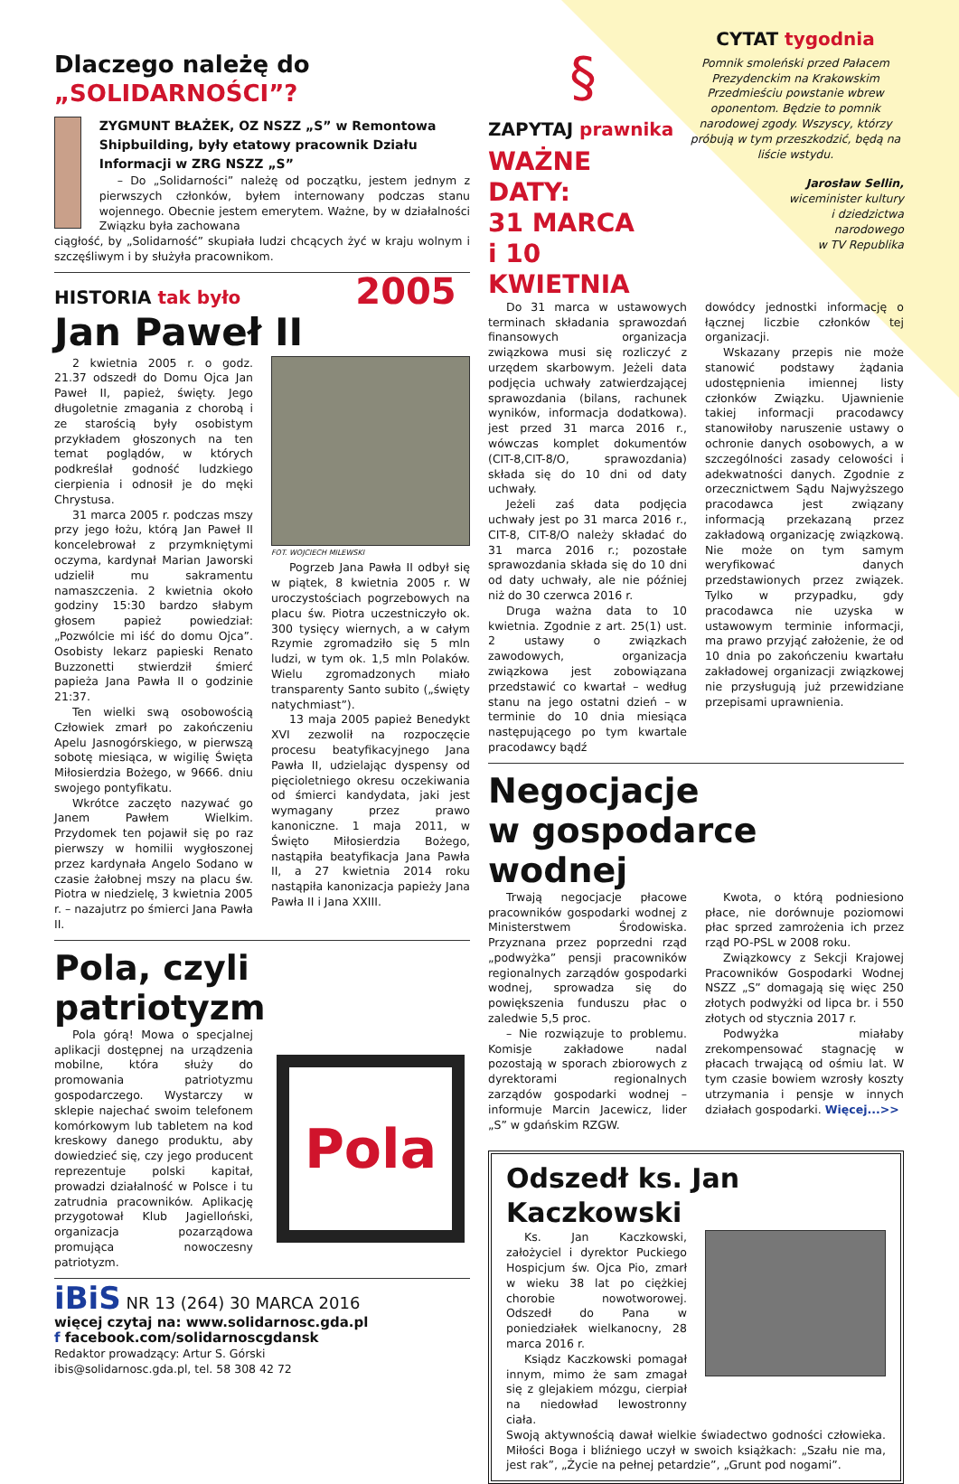Dlaczego należę do
„SOLIDARNOŚCI”?
ZYGMUNT BŁAŻEK, OZ NSZZ „S” w Remontowa Shipbuilding, były etatowy pracownik Działu Informacji w ZRG NSZZ „S”
– Do „Solidarności” należę od początku, jestem jednym z pierwszych członków, byłem internowany podczas stanu wojennego. Obecnie jestem emerytem. Ważne, by w działalności Związku była zachowana
ciągłość, by „Solidarność” skupiała ludzi chcących żyć w kraju wolnym i szczęśliwym i by służyła pracownikom.
HISTORIA tak było 2005
Jan Paweł II
2 kwietnia 2005 r. o godz. 21.37 odszedł do Domu Ojca Jan Paweł II, papież, święty. Jego długoletnie zmagania z chorobą i ze starością były osobistym przykładem głoszonych na ten temat poglądów, w których podkreślał godność ludzkiego cierpienia i odnosił je do męki Chrystusa.
31 marca 2005 r. podczas mszy przy jego łożu, którą Jan Paweł II koncelebrował z przymkniętymi oczyma, kardynał Marian Jaworski udzielił mu sakramentu namaszczenia. 2 kwietnia około godziny 15:30 bardzo słabym głosem papież powiedział: „Pozwólcie mi iść do domu Ojca”. Osobisty lekarz papieski Renato Buzzonetti stwierdził śmierć papieża Jana Pawła II o godzinie 21:37.
Ten wielki swą osobowością Człowiek zmarł po zakończeniu Apelu Jasnogórskiego, w pierwszą sobotę miesiąca, w wigilię Święta Miłosierdzia Bożego, w 9666. dniu swojego pontyfikatu.
Wkrótce zaczęto nazywać go Janem Pawłem Wielkim. Przydomek ten pojawił się po raz pierwszy w homilii wygłoszonej przez kardynała Angelo Sodano w czasie żałobnej mszy na placu św. Piotra w niedzielę, 3 kwietnia 2005 r. – nazajutrz po śmierci Jana Pawła II.
FOT. WOJCIECH MILEWSKI
Pogrzeb Jana Pawła II odbył się w piątek, 8 kwietnia 2005 r. W uroczystościach pogrzebowych na placu św. Piotra uczestniczyło ok. 300 tysięcy wiernych, a w całym Rzymie zgromadziło się 5 mln ludzi, w tym ok. 1,5 mln Polaków. Wielu zgromadzonych miało transparenty Santo subito („święty natychmiast”).
13 maja 2005 papież Benedykt XVI zezwolił na rozpoczęcie procesu beatyfikacyjnego Jana Pawła II, udzielając dyspensy od pięcioletniego okresu oczekiwania od śmierci kandydata, jaki jest wymagany przez prawo kanoniczne. 1 maja 2011, w Święto Miłosierdzia Bożego, nastąpiła beatyfikacja Jana Pawła II, a 27 kwietnia 2014 roku nastąpiła kanonizacja papieży Jana Pawła II i Jana XXIII.
Pola, czyli patriotyzm
Pola górą! Mowa o specjalnej aplikacji dostępnej na urządzenia mobilne, która służy do promowania patriotyzmu gospodarczego. Wystarczy w sklepie najechać swoim telefonem komórkowym lub tabletem na kod kreskowy danego produktu, aby dowiedzieć się, czy jego producent reprezentuje polski kapitał, prowadzi działalność w Polsce i tu zatrudnia pracowników. Aplikację przygotował Klub Jagielloński, organizacja pozarządowa promująca nowoczesny patriotyzm.
Pola
iBiS NR 13 (264) 30 MARCA 2016
więcej czytaj na: www.solidarnosc.gda.pl
f facebook.com/solidarnoscgdansk
Redaktor prowadzący: Artur S. Górski
ibis@solidarnosc.gda.pl, tel. 58 308 42 72
§
ZAPYTAJ prawnika
WAŻNE DATY:
31 MARCA
i 10 KWIETNIA
CYTAT tygodnia
Pomnik smoleński przed Pałacem Prezydenckim na Krakowskim Przedmieściu powstanie wbrew oponentom. Będzie to pomnik narodowej zgody. Wszyscy, którzy próbują w tym przeszkodzić, będą na liście wstydu.
Jarosław Sellin,
wiceminister kultury
i dziedzictwa
narodowego
w TV Republika
Do 31 marca w ustawowych terminach składania sprawozdań finansowych organizacja związkowa musi się rozliczyć z urzędem skarbowym. Jeżeli data podjęcia uchwały zatwierdzającej sprawozdania (bilans, rachunek wyników, informacja dodatkowa). jest przed 31 marca 2016 r., wówczas komplet dokumentów (CIT-8,CIT-8/O, sprawozdania) składa się do 10 dni od daty uchwały.
Jeżeli zaś data podjęcia uchwały jest po 31 marca 2016 r., CIT-8, CIT-8/O należy składać do 31 marca 2016 r.; pozostałe sprawozdania składa się do 10 dni od daty uchwały, ale nie później niż do 30 czerwca 2016 r.
Druga ważna data to 10 kwietnia. Zgodnie z art. 25(1) ust. 2 ustawy o związkach zawodowych, organizacja związkowa jest zobowiązana przedstawić co kwartał – według stanu na jego ostatni dzień – w terminie do 10 dnia miesiąca następującego po tym kwartale pracodawcy bądź
dowódcy jednostki informację o łącznej liczbie członków tej organizacji.
Wskazany przepis nie może stanowić podstawy żądania udostępnienia imiennej listy członków Związku. Ujawnienie takiej informacji pracodawcy stanowiłoby naruszenie ustawy o ochronie danych osobowych, a w szczególności zasady celowości i adekwatności danych. Zgodnie z orzecznictwem Sądu Najwyższego pracodawca jest związany informacją przekazaną przez zakładową organizację związkową. Nie może on tym samym weryfikować danych przedstawionych przez związek. Tylko w przypadku, gdy pracodawca nie uzyska w ustawowym terminie informacji, ma prawo przyjąć założenie, że od 10 dnia po zakończeniu kwartału zakładowej organizacji związkowej nie przysługują już przewidziane przepisami uprawnienia.
Negocjacje
w gospodarce wodnej
Trwają negocjacje płacowe pracowników gospodarki wodnej z Ministerstwem Środowiska. Przyznana przez poprzedni rząd „podwyżka” pensji pracowników regionalnych zarządów gospodarki wodnej, sprowadza się do powiększenia funduszu płac o zaledwie 5,5 proc.
– Nie rozwiązuje to problemu. Komisje zakładowe nadal pozostają w sporach zbiorowych z dyrektorami regionalnych zarządów gospodarki wodnej – informuje Marcin Jacewicz, lider „S” w gdańskim RZGW.
Kwota, o którą podniesiono płace, nie dorównuje poziomowi płac sprzed zamrożenia ich przez rząd PO-PSL w 2008 roku.
Związkowcy z Sekcji Krajowej Pracowników Gospodarki Wodnej NSZZ „S” domagają się więc 250 złotych podwyżki od lipca br. i 550 złotych od stycznia 2017 r.
Podwyżka miałaby zrekompensować stagnację w płacach trwającą od ośmiu lat. W tym czasie bowiem wzrosły koszty utrzymania i pensje w innych działach gospodarki. Więcej...>>
Odszedł ks. Jan Kaczkowski
Ks. Jan Kaczkowski, założyciel i dyrektor Puckiego Hospicjum św. Ojca Pio, zmarł w wieku 38 lat po ciężkiej chorobie nowotworowej. Odszedł do Pana w poniedziałek wielkanocny, 28 marca 2016 r.
Ksiądz Kaczkowski pomagał innym, mimo że sam zmagał się z glejakiem mózgu, cierpiał na niedowład lewostronny ciała.
Swoją aktywnością dawał wielkie świadectwo godności człowieka. Miłości Boga i bliźniego uczył w swoich książkach: „Szału nie ma, jest rak”, „Życie na pełnej petardzie”, „Grunt pod nogami”.